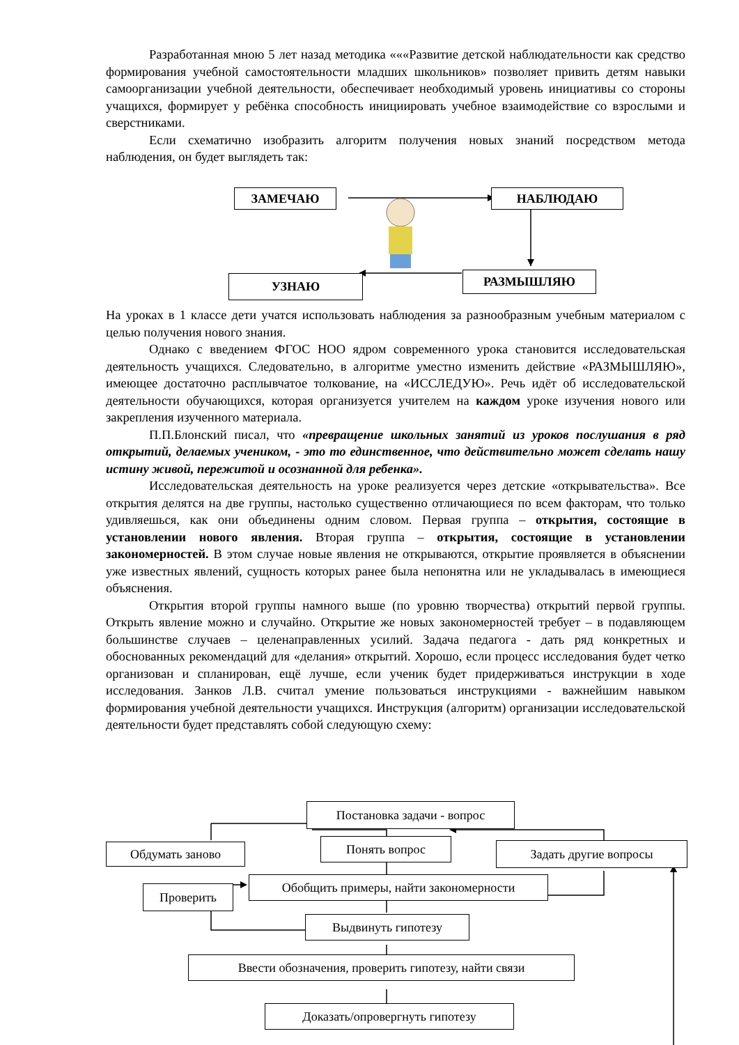Разработанная мною 5 лет назад методика «««Развитие детской наблюдательности как средство формирования учебной самостоятельности младших школьников» позволяет привить детям навыки самоорганизации учебной деятельности, обеспечивает необходимый уровень инициативы со стороны учащихся, формирует у ребёнка способность инициировать учебное взаимодействие со взрослыми и сверстниками.
Если схематично изобразить алгоритм получения новых знаний посредством метода наблюдения, он будет выглядеть так:
ЗАМЕЧАЮ НАБЛЮДАЮ
РАЗМЫШЛЯЮ
УЗНАЮ
На уроках в 1 классе дети учатся использовать наблюдения за разнообразным учебным материалом с целью получения нового знания.
Однако с введением ФГОС НОО ядром современного урока становится исследовательская деятельность учащихся. Следовательно, в алгоритме уместно изменить действие «РАЗМЫШЛЯЮ», имеющее достаточно расплывчатое толкование, на «ИССЛЕДУЮ». Речь идёт об исследовательской деятельности обучающихся, которая организуется учителем на каждом уроке изучения нового или закрепления изученного материала.
П.П.Блонский писал, что «превращение школьных занятий из уроков послушания в ряд открытий, делаемых учеником, - это то единственное, что действительно может сделать нашу истину живой, пережитой и осознанной для ребенка».
Исследовательская деятельность на уроке реализуется через детские «открывательства». Все открытия делятся на две группы, настолько существенно отличающиеся по всем факторам, что только удивляешься, как они объединены одним словом. Первая группа – открытия, состоящие в установлении нового явления. Вторая группа – открытия, состоящие в установлении закономерностей. В этом случае новые явления не открываются, открытие проявляется в объяснении уже известных явлений, сущность которых ранее была непонятна или не укладывалась в имеющиеся объяснения.
Открытия второй группы намного выше (по уровню творчества) открытий первой группы. Открыть явление можно и случайно. Открытие же новых закономерностей требует – в подавляющем большинстве случаев – целенаправленных усилий. Задача педагога - дать ряд конкретных и обоснованных рекомендаций для «делания» открытий. Хорошо, если процесс исследования будет четко организован и спланирован, ещё лучше, если ученик будет придерживаться инструкции в ходе исследования. Занков Л.В. считал умение пользоваться инструкциями - важнейшим навыком формирования учебной деятельности учащихся. Инструкция (алгоритм) организации исследовательской деятельности будет представлять собой следующую схему:
Постановка задачи - вопрос
Понять вопрос
Обдумать заново Задать другие вопросы
Обобщить примеры, найти закономерности
Проверить
Выдвинуть гипотезу
Ввести обозначения, проверить гипотезу, найти связи
Доказать/опровергнуть гипотезу